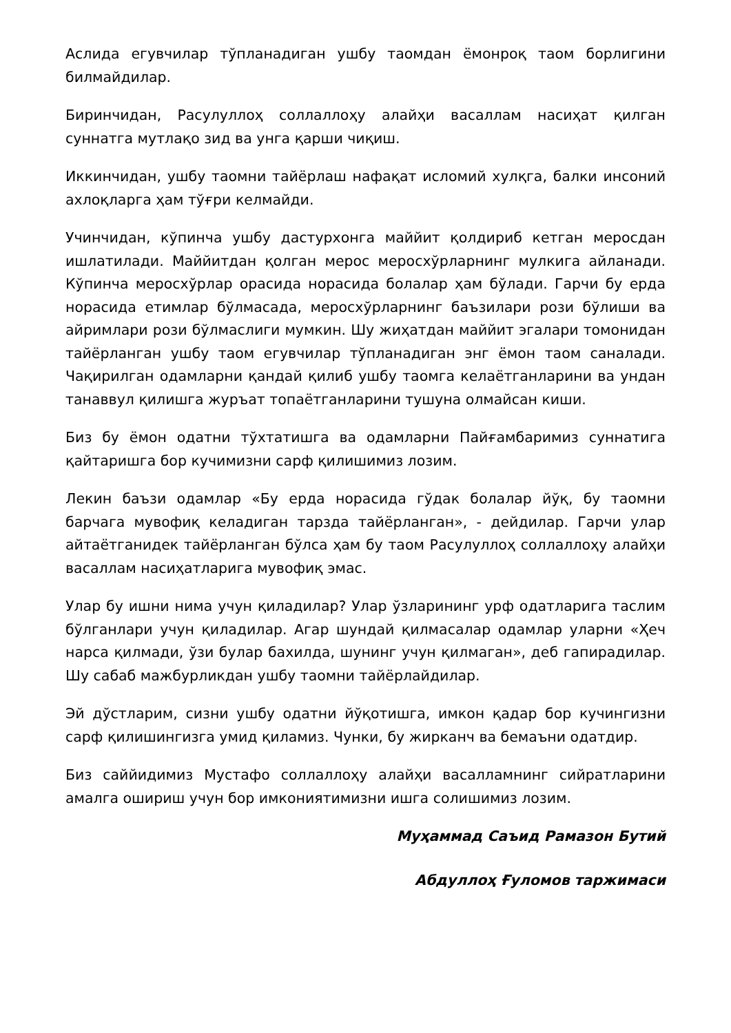Аслида егувчилар тўпланадиган ушбу таомдан ёмонроқ таом борлигини билмайдилар.
Биринчидан, Расулуллоҳ соллаллоҳу алайҳи васаллам насиҳат қилган суннатга мутлақо зид ва унга қарши чиқиш.
Иккинчидан, ушбу таомни тайёрлаш нафақат исломий хулқга, балки инсоний ахлоқларга ҳам тўғри келмайди.
Учинчидан, кўпинча ушбу дастурхонга маййит қолдириб кетган меросдан ишлатилади. Маййитдан қолган мерос меросхўрларнинг мулкига айланади. Кўпинча меросхўрлар орасида норасида болалар ҳам бўлади. Гарчи бу ерда норасида етимлар бўлмасада, меросхўрларнинг баъзилари рози бўлиши ва айримлари рози бўлмаслиги мумкин. Шу жиҳатдан маййит эгалари томонидан тайёрланган ушбу таом егувчилар тўпланадиган энг ёмон таом саналади. Чақирилган одамларни қандай қилиб ушбу таомга келаётганларини ва ундан танаввул қилишга журъат топаётганларини тушуна олмайсан киши.
Биз бу ёмон одатни тўхтатишга ва одамларни Пайғамбаримиз суннатига қайтаришга бор кучимизни сарф қилишимиз лозим.
Лекин баъзи одамлар «Бу ерда норасида гўдак болалар йўқ, бу таомни барчага мувофиқ келадиган тарзда тайёрланган», - дейдилар. Гарчи улар айтаётганидек тайёрланган бўлса ҳам бу таом Расулуллоҳ соллаллоҳу алайҳи васаллам насиҳатларига мувофиқ эмас.
Улар бу ишни нима учун қиладилар? Улар ўзларининг урф одатларига таслим бўлганлари учун қиладилар. Агар шундай қилмасалар одамлар уларни «Ҳеч нарса қилмади, ўзи булар бахилда, шунинг учун қилмаган», деб гапирадилар. Шу сабаб мажбурликдан ушбу таомни тайёрлайдилар.
Эй дўстларим, сизни ушбу одатни йўқотишга, имкон қадар бор кучингизни сарф қилишингизга умид қиламиз. Чунки, бу жирканч ва бемаъни одатдир.
Биз саййидимиз Мустафо соллаллоҳу алайҳи васалламнинг сийратларини амалга ошириш учун бор имкониятимизни ишга солишимиз лозим.
Муҳаммад Саъид Рамазон Бутий
Абдуллоҳ Ғуломов таржимаси